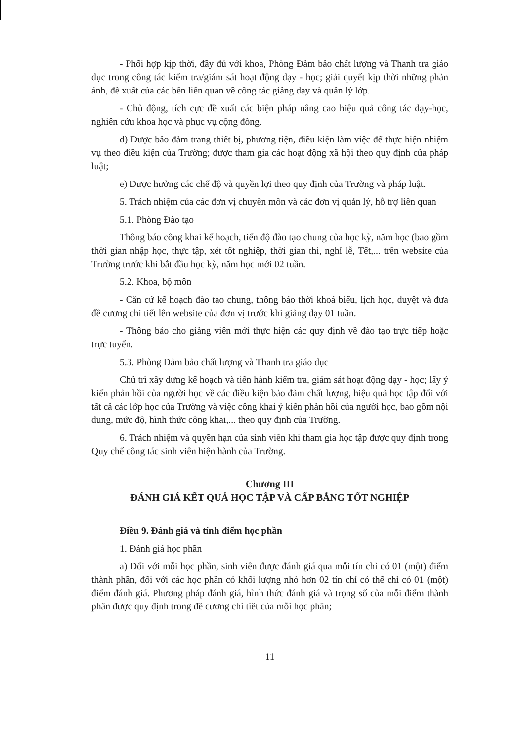- Phối hợp kịp thời, đầy đủ với khoa, Phòng Đảm bảo chất lượng và Thanh tra giáo dục trong công tác kiểm tra/giám sát hoạt động dạy - học; giải quyết kịp thời những phản ánh, đề xuất của các bên liên quan về công tác giảng dạy và quản lý lớp.
- Chủ động, tích cực đề xuất các biện pháp nâng cao hiệu quả công tác dạy-học, nghiên cứu khoa học và phục vụ cộng đồng.
d) Được bảo đảm trang thiết bị, phương tiện, điều kiện làm việc để thực hiện nhiệm vụ theo điều kiện của Trường; được tham gia các hoạt động xã hội theo quy định của pháp luật;
e) Được hưởng các chế độ và quyền lợi theo quy định của Trường và pháp luật.
5. Trách nhiệm của các đơn vị chuyên môn và các đơn vị quản lý, hỗ trợ liên quan
5.1. Phòng Đào tạo
Thông báo công khai kế hoạch, tiến độ đào tạo chung của học kỳ, năm học (bao gồm thời gian nhập học, thực tập, xét tốt nghiệp, thời gian thi, nghỉ lễ, Tết,... trên website của Trường trước khi bắt đầu học kỳ, năm học mới 02 tuần.
5.2. Khoa, bộ môn
- Căn cứ kế hoạch đào tạo chung, thông báo thời khoá biểu, lịch học, duyệt và đưa đề cương chi tiết lên website của đơn vị trước khi giảng dạy 01 tuần.
- Thông báo cho giảng viên mới thực hiện các quy định về đào tạo trực tiếp hoặc trực tuyến.
5.3. Phòng Đảm bảo chất lượng và Thanh tra giáo dục
Chủ trì xây dựng kế hoạch và tiến hành kiểm tra, giám sát hoạt động dạy - học; lấy ý kiến phản hồi của người học về các điều kiện bảo đảm chất lượng, hiệu quả học tập đối với tất cả các lớp học của Trường và việc công khai ý kiến phản hồi của người học, bao gồm nội dung, mức độ, hình thức công khai,... theo quy định của Trường.
6. Trách nhiệm và quyền hạn của sinh viên khi tham gia học tập được quy định trong Quy chế công tác sinh viên hiện hành của Trường.
Chương III
ĐÁNH GIÁ KẾT QUẢ HỌC TẬP VÀ CẤP BẰNG TỐT NGHIỆP
Điều 9. Đánh giá và tính điểm học phần
1. Đánh giá học phần
a) Đối với mỗi học phần, sinh viên được đánh giá qua mỗi tín chỉ có 01 (một) điểm thành phần, đối với các học phần có khối lượng nhỏ hơn 02 tín chỉ có thể chỉ có 01 (một) điểm đánh giá. Phương pháp đánh giá, hình thức đánh giá và trọng số của mỗi điểm thành phần được quy định trong đề cương chi tiết của mỗi học phần;
11